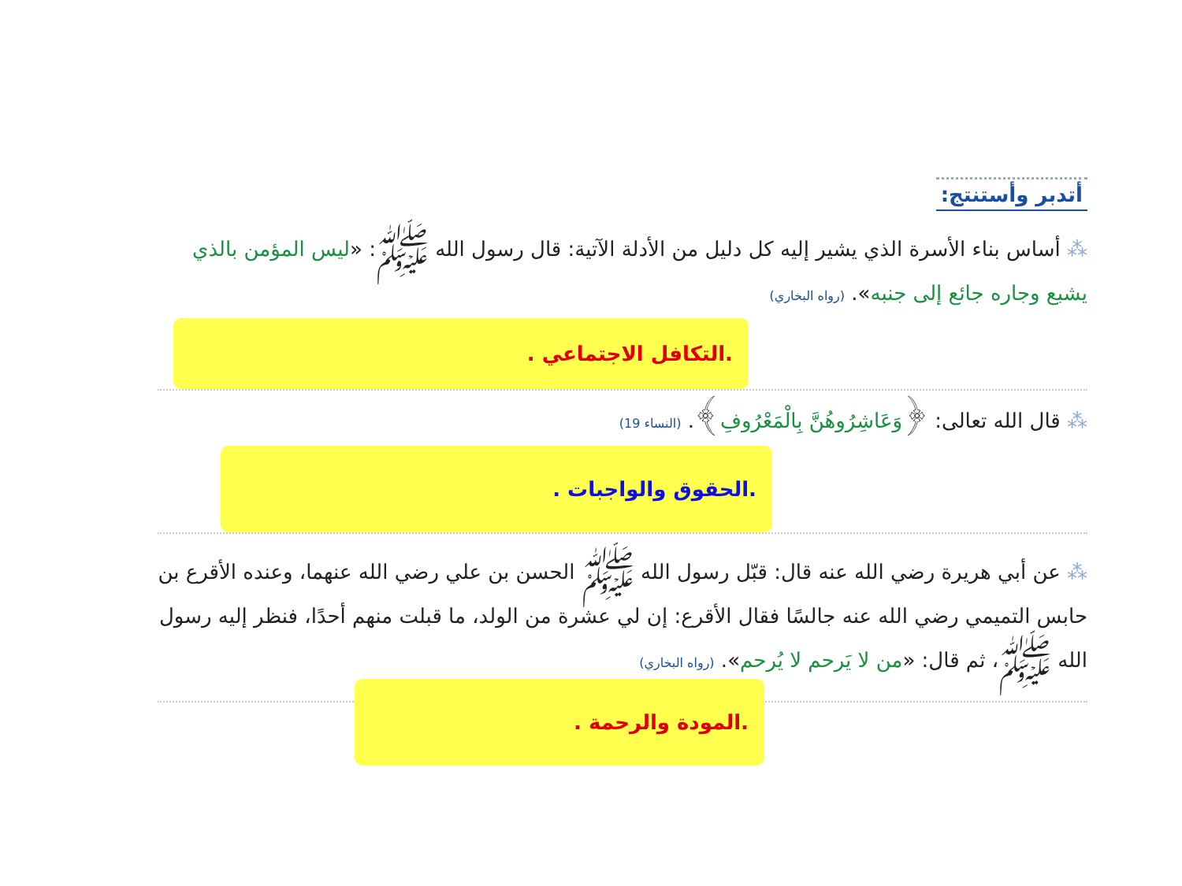أتدبر وأستنتج:
⁂ أساس بناء الأسرة الذي يشير إليه كل دليل من الأدلة الآتية: قال رسول الله ﷺ: «ليس المؤمن بالذي يشبع وجاره جائع إلى جنبه». (رواه البخاري)
.التكافل الاجتماعي .
⁂ قال الله تعالى: ﴿وَعَاشِرُوهُنَّ بِالْمَعْرُوفِ﴾. (النساء 19)
.الحقوق والواجبات .
⁂ عن أبي هريرة رضي الله عنه قال: قبّل رسول الله ﷺ الحسن بن علي رضي الله عنهما، وعنده الأقرع بن حابس التميمي رضي الله عنه جالسًا فقال الأقرع: إن لي عشرة من الولد، ما قبلت منهم أحدًا، فنظر إليه رسول الله ﷺ، ثم قال: «من لا يَرحم لا يُرحم». (رواه البخاري)
.المودة والرحمة .